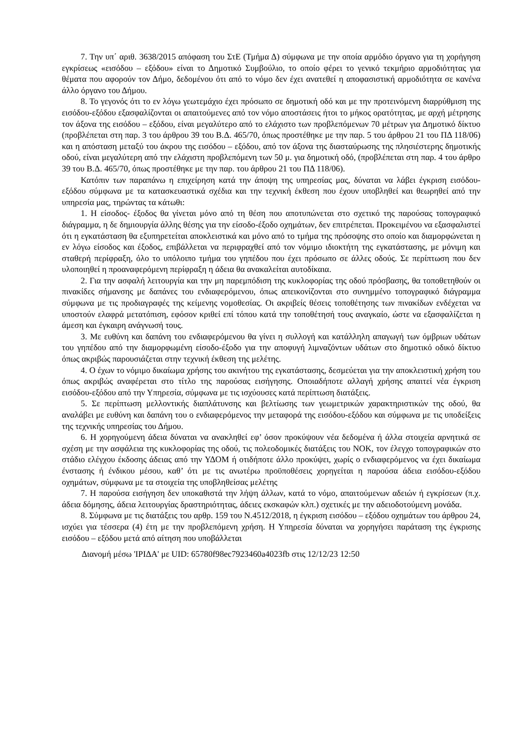7. Την υπ΄ αριθ. 3638/2015 απόφαση του ΣτΕ (Τμήμα Δ) σύμφωνα με την οποία αρμόδιο όργανο για τη χορήγηση εγκρίσεως «εισόδου – εξόδου» είναι το Δημοτικό Συμβούλιο, το οποίο φέρει το γενικό τεκμήριο αρμοδιότητας για θέματα που αφορούν τον Δήμο, δεδομένου ότι από το νόμο δεν έχει ανατεθεί η αποφασιστική αρμοδιότητα σε κανένα άλλο όργανο του Δήμου.
8. Το γεγονός ότι το εν λόγω γεωτεμάχιο έχει πρόσωπο σε δημοτική οδό και με την προτεινόμενη διαρρύθμιση της εισόδου-εξόδου εξασφαλίζονται οι απαιτούμενες από τον νόμο αποστάσεις ήτοι το μήκος ορατότητας, με αρχή μέτρησης τον άξονα της εισόδου – εξόδου, είναι μεγαλύτερο από το ελάχιστο των προβλεπόμενων 70 μέτρων για Δημοτικό δίκτυο (προβλέπεται στη παρ. 3 του άρθρου 39 του Β.Δ. 465/70, όπως προστέθηκε με την παρ. 5 του άρθρου 21 του ΠΔ 118/06) και η απόσταση μεταξύ του άκρου της εισόδου – εξόδου, από τον άξονα της διασταύρωσης της πλησιέστερης δημοτικής οδού, είναι μεγαλύτερη από την ελάχιστη προβλεπόμενη των 50 μ. για δημοτική οδό, (προβλέπεται στη παρ. 4 του άρθρο 39 του Β.Δ. 465/70, όπως προστέθηκε με την παρ. του άρθρου 21 του ΠΔ 118/06).
Κατόπιν των παραπάνω η επιχείρηση κατά την άποψη της υπηρεσίας μας, δύναται να λάβει έγκριση εισόδου-εξόδου σύμφωνα με τα κατασκευαστικά σχέδια και την τεχνική έκθεση που έχουν υποβληθεί και θεωρηθεί από την υπηρεσία μας, τηρώντας τα κάτωθι:
1. Η είσοδος- έξοδος θα γίνεται μόνο από τη θέση που αποτυπώνεται στο σχετικό της παρούσας τοπογραφικό διάγραμμα, η δε δημιουργία άλλης θέσης για την είσοδο-έξοδο οχημάτων, δεν επιτρέπεται. Προκειμένου να εξασφαλιστεί ότι η εγκατάσταση θα εξυπηρετείται αποκλειστικά και μόνο από το τμήμα της πρόσοψης στο οποίο και διαμορφώνεται η εν λόγω είσοδος και έξοδος, επιβάλλεται να περιφραχθεί από τον νόμιμο ιδιοκτήτη της εγκατάστασης, με μόνιμη και σταθερή περίφραξη, όλο το υπόλοιπο τμήμα του γηπέδου που έχει πρόσωπο σε άλλες οδούς. Σε περίπτωση που δεν υλοποιηθεί η προαναφερόμενη περίφραξη η άδεια θα ανακαλείται αυτοδίκαια.
2. Για την ασφαλή λειτουργία και την μη παρεμπόδιση της κυκλοφορίας της οδού πρόσβασης, θα τοποθετηθούν οι πινακίδες σήμανσης με δαπάνες του ενδιαφερόμενου, όπως απεικονίζονται στο συνημμένο τοπογραφικό διάγραμμα σύμφωνα με τις προδιαγραφές της κείμενης νομοθεσίας. Οι ακριβείς θέσεις τοποθέτησης των πινακίδων ενδέχεται να υποστούν ελαφρά μετατόπιση, εφόσον κριθεί επί τόπου κατά την τοποθέτησή τους αναγκαίο, ώστε να εξασφαλίζεται η άμεση και έγκαιρη ανάγνωσή τους.
3. Με ευθύνη και δαπάνη του ενδιαφερόμενου θα γίνει η συλλογή και κατάλληλη απαγωγή των όμβριων υδάτων του γηπέδου από την διαμορφωμένη είσοδο-έξοδο για την αποφυγή λιμναζόντων υδάτων στο δημοτικό οδικό δίκτυο όπως ακριβώς παρουσιάζεται στην τεχνική έκθεση της μελέτης.
4. Ο έχων το νόμιμο δικαίωμα χρήσης του ακινήτου της εγκατάστασης, δεσμεύεται για την αποκλειστική χρήση του όπως ακριβώς αναφέρεται στο τίτλο της παρούσας εισήγησης. Οποιαδήποτε αλλαγή χρήσης απαιτεί νέα έγκριση εισόδου-εξόδου από την Υπηρεσία, σύμφωνα με τις ισχύουσες κατά περίπτωση διατάξεις.
5. Σε περίπτωση μελλοντικής διαπλάτυνσης και βελτίωσης των γεωμετρικών χαρακτηριστικών της οδού, θα αναλάβει με ευθύνη και δαπάνη του ο ενδιαφερόμενος την μεταφορά της εισόδου-εξόδου και σύμφωνα με τις υποδείξεις της τεχνικής υπηρεσίας του Δήμου.
6. Η χορηγούμενη άδεια δύναται να ανακληθεί εφ’ όσον προκύψουν νέα δεδομένα ή άλλα στοιχεία αρνητικά σε σχέση με την ασφάλεια της κυκλοφορίας της οδού, τις πολεοδομικές διατάξεις του ΝΟΚ, τον έλεγχο τοπογραφικών στο στάδιο ελέγχου έκδοσης άδειας από την ΥΔΟΜ ή οτιδήποτε άλλο προκύψει, χωρίς ο ενδιαφερόμενος να έχει δικαίωμα ένστασης ή ένδικου μέσου, καθ’ ότι με τις ανωτέρω προϋποθέσεις χορηγείται η παρούσα άδεια εισόδου-εξόδου οχημάτων, σύμφωνα με τα στοιχεία της υποβληθείσας μελέτης
7. Η παρούσα εισήγηση δεν υποκαθιστά την λήψη άλλων, κατά το νόμο, απαιτούμενων αδειών ή εγκρίσεων (π.χ. άδεια δόμησης, άδεια λειτουργίας δραστηριότητας, άδειες εκσκαφών κλπ.) σχετικές με την αδειοδοτούμενη μονάδα.
8. Σύμφωνα με τις διατάξεις του αρθρ. 159 του Ν.4512/2018, η έγκριση εισόδου – εξόδου οχημάτων του άρθρου 24, ισχύει για τέσσερα (4) έτη με την προβλεπόμενη χρήση. Η Υπηρεσία δύναται να χορηγήσει παράταση της έγκρισης εισόδου – εξόδου μετά από αίτηση που υποβάλλεται
Διανομή μέσω 'ΙΡΙΔΑ' με UID: 65780f98ec7923460a4023fb στις 12/12/23 12:50